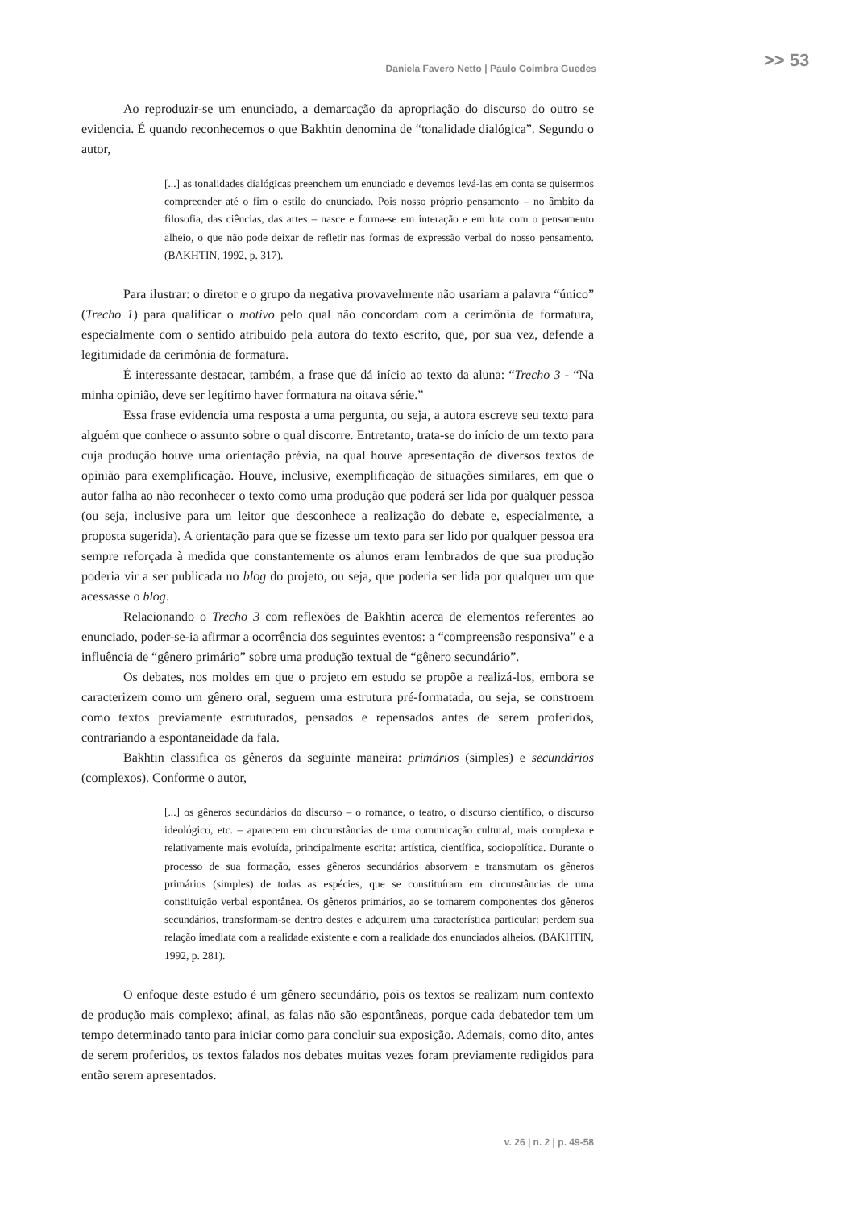Daniela Favero Netto | Paulo Coimbra Guedes >> 53
Ao reproduzir-se um enunciado, a demarcação da apropriação do discurso do outro se evidencia. É quando reconhecemos o que Bakhtin denomina de “tonalidade dialógica”. Segundo o autor,
[...] as tonalidades dialógicas preenchem um enunciado e devemos levá-las em conta se quisermos compreender até o fim o estilo do enunciado. Pois nosso próprio pensamento – no âmbito da filosofia, das ciências, das artes – nasce e forma-se em interação e em luta com o pensamento alheio, o que não pode deixar de refletir nas formas de expressão verbal do nosso pensamento. (BAKHTIN, 1992, p. 317).
Para ilustrar: o diretor e o grupo da negativa provavelmente não usariam a palavra “único” (Trecho 1) para qualificar o motivo pelo qual não concordam com a cerimônia de formatura, especialmente com o sentido atribuído pela autora do texto escrito, que, por sua vez, defende a legitimidade da cerimônia de formatura.
É interessante destacar, também, a frase que dá início ao texto da aluna: “Trecho 3 - “Na minha opinião, deve ser legítimo haver formatura na oitava série.”
Essa frase evidencia uma resposta a uma pergunta, ou seja, a autora escreve seu texto para alguém que conhece o assunto sobre o qual discorre. Entretanto, trata-se do início de um texto para cuja produção houve uma orientação prévia, na qual houve apresentação de diversos textos de opinião para exemplificação. Houve, inclusive, exemplificação de situações similares, em que o autor falha ao não reconhecer o texto como uma produção que poderá ser lida por qualquer pessoa (ou seja, inclusive para um leitor que desconhece a realização do debate e, especialmente, a proposta sugerida). A orientação para que se fizesse um texto para ser lido por qualquer pessoa era sempre reforçada à medida que constantemente os alunos eram lembrados de que sua produção poderia vir a ser publicada no blog do projeto, ou seja, que poderia ser lida por qualquer um que acessasse o blog.
Relacionando o Trecho 3 com reflexões de Bakhtin acerca de elementos referentes ao enunciado, poder-se-ia afirmar a ocorrência dos seguintes eventos: a “compreensão responsiva” e a influência de “gênero primário” sobre uma produção textual de “gênero secundário”.
Os debates, nos moldes em que o projeto em estudo se propõe a realizá-los, embora se caracterizem como um gênero oral, seguem uma estrutura pré-formatada, ou seja, se constroem como textos previamente estruturados, pensados e repensados antes de serem proferidos, contrariando a espontaneidade da fala.
Bakhtin classifica os gêneros da seguinte maneira: primários (simples) e secundários (complexos). Conforme o autor,
[...] os gêneros secundários do discurso – o romance, o teatro, o discurso científico, o discurso ideológico, etc. – aparecem em circunstâncias de uma comunicação cultural, mais complexa e relativamente mais evoluída, principalmente escrita: artística, científica, sociopolítica. Durante o processo de sua formação, esses gêneros secundários absorvem e transmutam os gêneros primários (simples) de todas as espécies, que se constituíram em circunstâncias de uma constituição verbal espontânea. Os gêneros primários, ao se tornarem componentes dos gêneros secundários, transformam-se dentro destes e adquirem uma característica particular: perdem sua relação imediata com a realidade existente e com a realidade dos enunciados alheios. (BAKHTIN, 1992, p. 281).
O enfoque deste estudo é um gênero secundário, pois os textos se realizam num contexto de produção mais complexo; afinal, as falas não são espontâneas, porque cada debatedor tem um tempo determinado tanto para iniciar como para concluir sua exposição. Ademais, como dito, antes de serem proferidos, os textos falados nos debates muitas vezes foram previamente redigidos para então serem apresentados.
v. 26 | n. 2 | p. 49-58